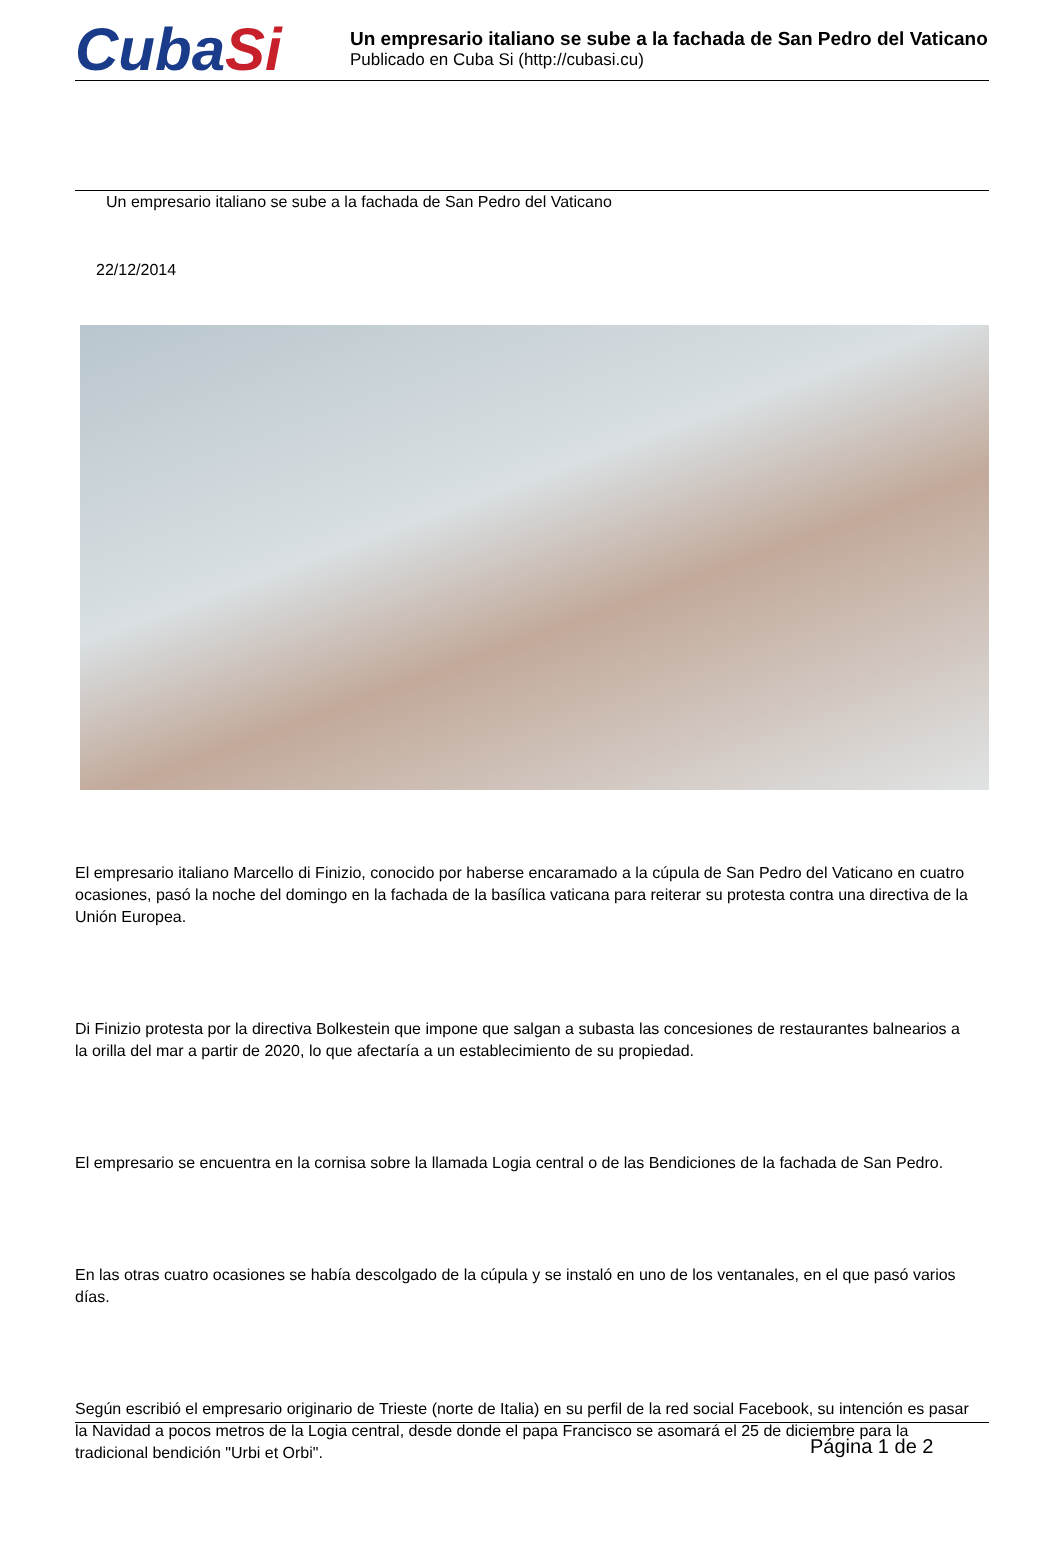CubaSi
Un empresario italiano se sube a la fachada de San Pedro del Vaticano
Publicado en Cuba Si (http://cubasi.cu)
Un empresario italiano se sube a la fachada de San Pedro del Vaticano
22/12/2014
El empresario italiano Marcello di Finizio, conocido por haberse encaramado a la cúpula de San Pedro del Vaticano en cuatro ocasiones, pasó la noche del domingo en la fachada de la basílica vaticana para reiterar su protesta contra una directiva de la Unión Europea.
Di Finizio protesta por la directiva Bolkestein que impone que salgan a subasta las concesiones de restaurantes balnearios a la orilla del mar a partir de 2020, lo que afectaría a un establecimiento de su propiedad.
El empresario se encuentra en la cornisa sobre la llamada Logia central o de las Bendiciones de la fachada de San Pedro.
En las otras cuatro ocasiones se había descolgado de la cúpula y se instaló en uno de los ventanales, en el que pasó varios días.
Según escribió el empresario originario de Trieste (norte de Italia) en su perfil de la red social Facebook, su intención es pasar la Navidad a pocos metros de la Logia central, desde donde el papa Francisco se asomará el 25 de diciembre para la tradicional bendición "Urbi et Orbi".
Página 1 de 2